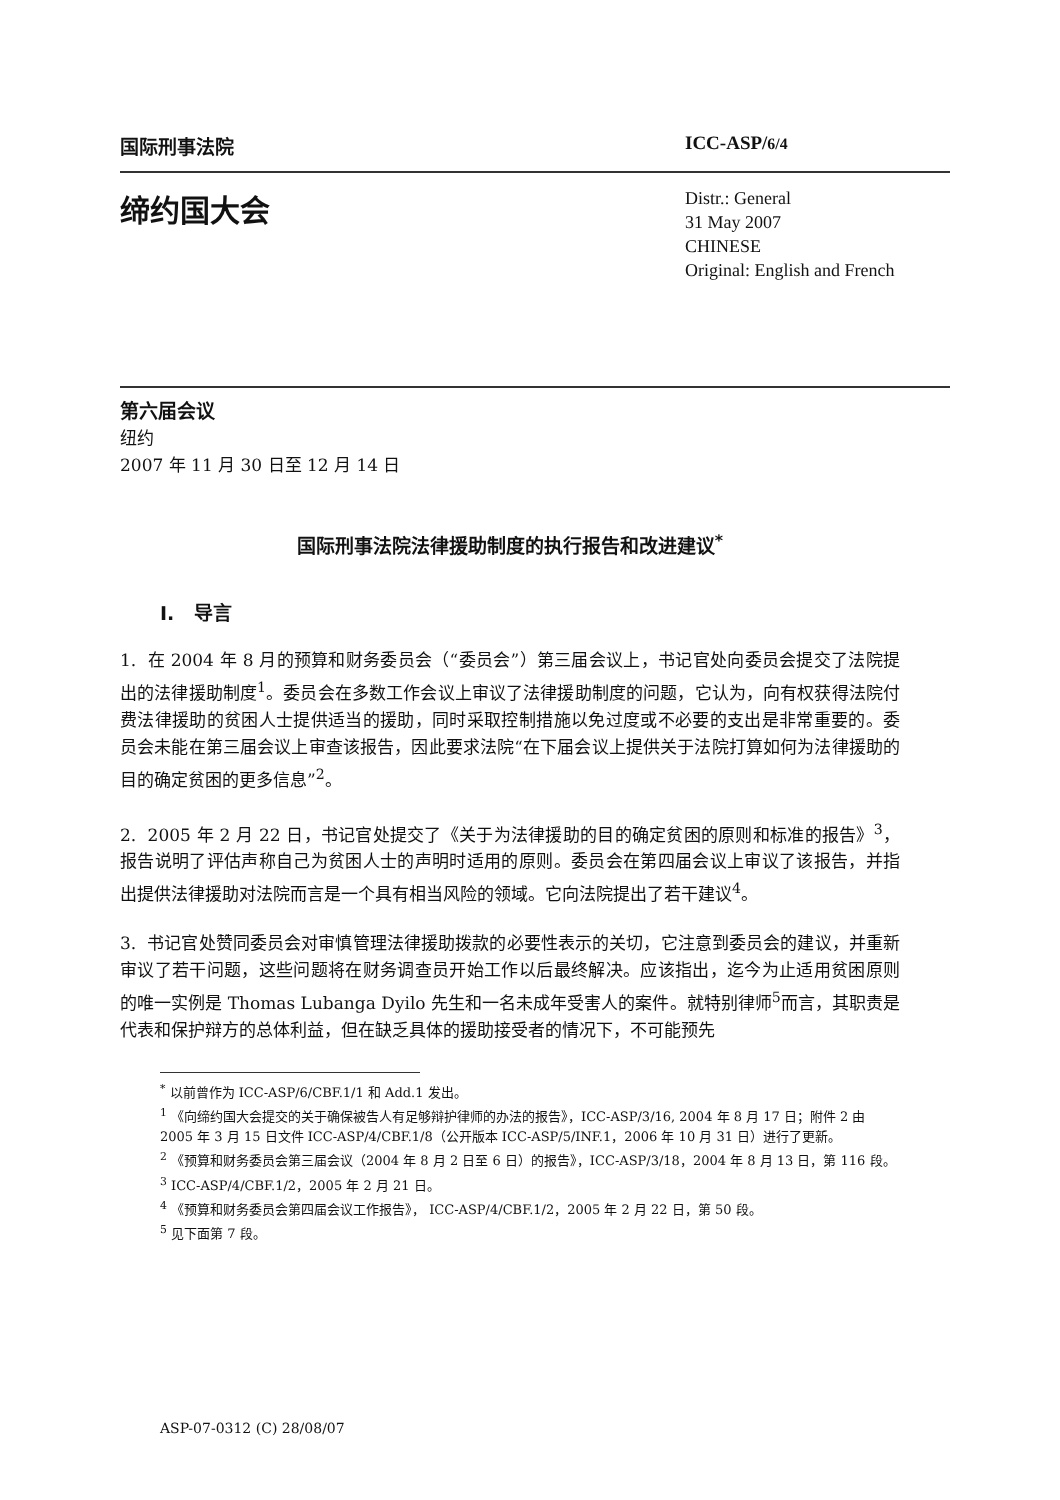国际刑事法院 ICC-ASP/6/4
缔约国大会
Distr.: General
31 May 2007
CHINESE
Original: English and French
第六届会议
纽约
2007 年 11 月 30 日至 12 月 14 日
国际刑事法院法律援助制度的执行报告和改进建议<sup>*</sup>
I. 导言
1. 在 2004 年 8 月的预算和财务委员会（“委员会”）第三届会议上，书记官处向委员会提交了法院提出的法律援助制度<sup>1</sup>。委员会在多数工作会议上审议了法律援助制度的问题，它认为，向有权获得法院付费法律援助的贫困人士提供适当的援助，同时采取控制措施以免过度或不必要的支出是非常重要的。委员会未能在第三届会议上审查该报告，因此要求法院“在下届会议上提供关于法院打算如何为法律援助的目的确定贫困的更多信息”<sup>2</sup>。
2. 2005 年 2 月 22 日，书记官处提交了《关于为法律援助的目的确定贫困的原则和标准的报告》<sup>3</sup>，报告说明了评估声称自己为贫困人士的声明时适用的原则。委员会在第四届会议上审议了该报告，并指出提供法律援助对法院而言是一个具有相当风险的领域。它向法院提出了若干建议<sup>4</sup>。
3. 书记官处赞同委员会对审慎管理法律援助拨款的必要性表示的关切，它注意到委员会的建议，并重新审议了若干问题，这些问题将在财务调查员开始工作以后最终解决。应该指出，迄今为止适用贫困原则的唯一实例是 Thomas Lubanga Dyilo 先生和一名未成年受害人的案件。就特别律师<sup>5</sup>而言，其职责是代表和保护辩方的总体利益，但在缺乏具体的援助接受者的情况下，不可能预先
<sup>*</sup> 以前曾作为 ICC-ASP/6/CBF.1/1 和 Add.1 发出。
<sup>1</sup> 《向缔约国大会提交的关于确保被告人有足够辩护律师的办法的报告》，ICC-ASP/3/16, 2004 年 8 月 17 日；附件 2 由 2005 年 3 月 15 日文件 ICC-ASP/4/CBF.1/8（公开版本 ICC-ASP/5/INF.1，2006 年 10 月 31 日）进行了更新。
<sup>2</sup> 《预算和财务委员会第三届会议（2004 年 8 月 2 日至 6 日）的报告》，ICC-ASP/3/18，2004 年 8 月 13 日，第 116 段。
<sup>3</sup> ICC-ASP/4/CBF.1/2，2005 年 2 月 21 日。
<sup>4</sup> 《预算和财务委员会第四届会议工作报告》， ICC-ASP/4/CBF.1/2，2005 年 2 月 22 日，第 50 段。
<sup>5</sup> 见下面第 7 段。
ASP-07-0312 (C) 28/08/07